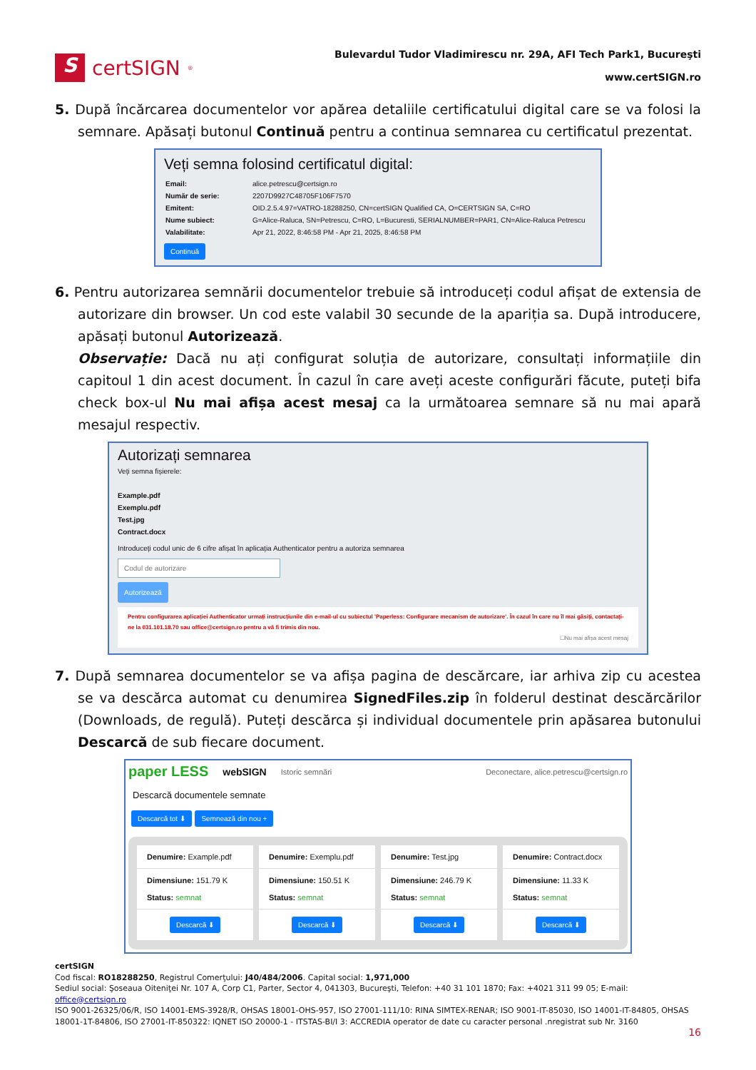S
certSIGN<sup>®</sup>
Bulevardul Tudor Vladimirescu nr. 29A, AFI Tech Park1, Bucureşti
www.certSIGN.ro
5. După încărcarea documentelor vor apărea detaliile certificatului digital care se va folosi la semnare. Apăsați butonul Continuă pentru a continua semnarea cu certificatul prezentat.
Veți semna folosind certificatul digital:
| Email: | alice.petrescu@certsign.ro |
| Număr de serie: | 2207D9927C48705F106F7570 |
| Emitent: | OID.2.5.4.97=VATRO-18288250, CN=certSIGN Qualified CA, O=CERTSIGN SA, C=RO |
| Nume subiect: | G=Alice-Raluca, SN=Petrescu, C=RO, L=Bucuresti, SERIALNUMBER=PAR1, CN=Alice-Raluca Petrescu |
| Valabilitate: | Apr 21, 2022, 8:46:58 PM - Apr 21, 2025, 8:46:58 PM |
Continuă
6. Pentru autorizarea semnării documentelor trebuie să introduceți codul afișat de extensia de autorizare din browser. Un cod este valabil 30 secunde de la apariția sa. După introducere, apăsați butonul Autorizează.
Observație: Dacă nu ați configurat soluția de autorizare, consultați informațiile din capitoul 1 din acest document. În cazul în care aveți aceste configurări făcute, puteți bifa check box-ul Nu mai afișa acest mesaj ca la următoarea semnare să nu mai apară mesajul respectiv.
Autorizați semnarea
Veți semna fișierele:
Example.pdf
Exemplu.pdf
Test.jpg
Contract.docx
Introduceți codul unic de 6 cifre afișat în aplicația Authenticator pentru a autoriza semnarea
Codul de autorizare
Autorizează
Pentru configurarea aplicației Authenticator urmați instrucțiunile din e-mail-ul cu subiectul 'Paperless: Configurare mecanism de autorizare'. În cazul în care nu îl mai găsiți, contactați-ne la 031.101.18.70 sau office@certsign.ro pentru a vă fi trimis din nou.
☐Nu mai afișa acest mesaj
7. După semnarea documentelor se va afișa pagina de descărcare, iar arhiva zip cu acestea se va descărca automat cu denumirea SignedFiles.zip în folderul destinat descărcărilor (Downloads, de regulă). Puteți descărca și individual documentele prin apăsarea butonului Descarcă de sub fiecare document.
paper LESS webSIGN Istoric semnări Deconectare, alice.petrescu@certsign.ro
Descarcă documentele semnate
Descarcă tot ⬇ Semnează din nou +
Denumire: Example.pdf
Dimensiune: 151.79 K
Status: semnat
Descarcă ⬇
Denumire: Exemplu.pdf
Dimensiune: 150.51 K
Status: semnat
Descarcă ⬇
Denumire: Test.jpg
Dimensiune: 246.79 K
Status: semnat
Descarcă ⬇
Denumire: Contract.docx
Dimensiune: 11.33 K
Status: semnat
Descarcă ⬇
certSIGN
Cod fiscal: RO18288250, Registrul Comerţului: J40/484/2006. Capital social: 1,971,000
Sediul social: Şoseaua Oiteniţei Nr. 107 A, Corp C1, Parter, Sector 4, 041303, Bucureşti, Telefon: +40 31 101 1870; Fax: +4021 311 99 05; E-mail: office@certsign.ro
ISO 9001-26325/06/R, ISO 14001-EMS-3928/R, OHSAS 18001-OHS-957, ISO 27001-111/10: RINA SIMTEX-RENAR; ISO 9001-IT-85030, ISO 14001-IT-84805, OHSAS 18001-1T-84806, ISO 27001-IT-850322: IQNET ISO 20000-1 - ITSTAS-BI/I 3: ACCREDIA operator de date cu caracter personal .nregistrat sub Nr. 3160
16